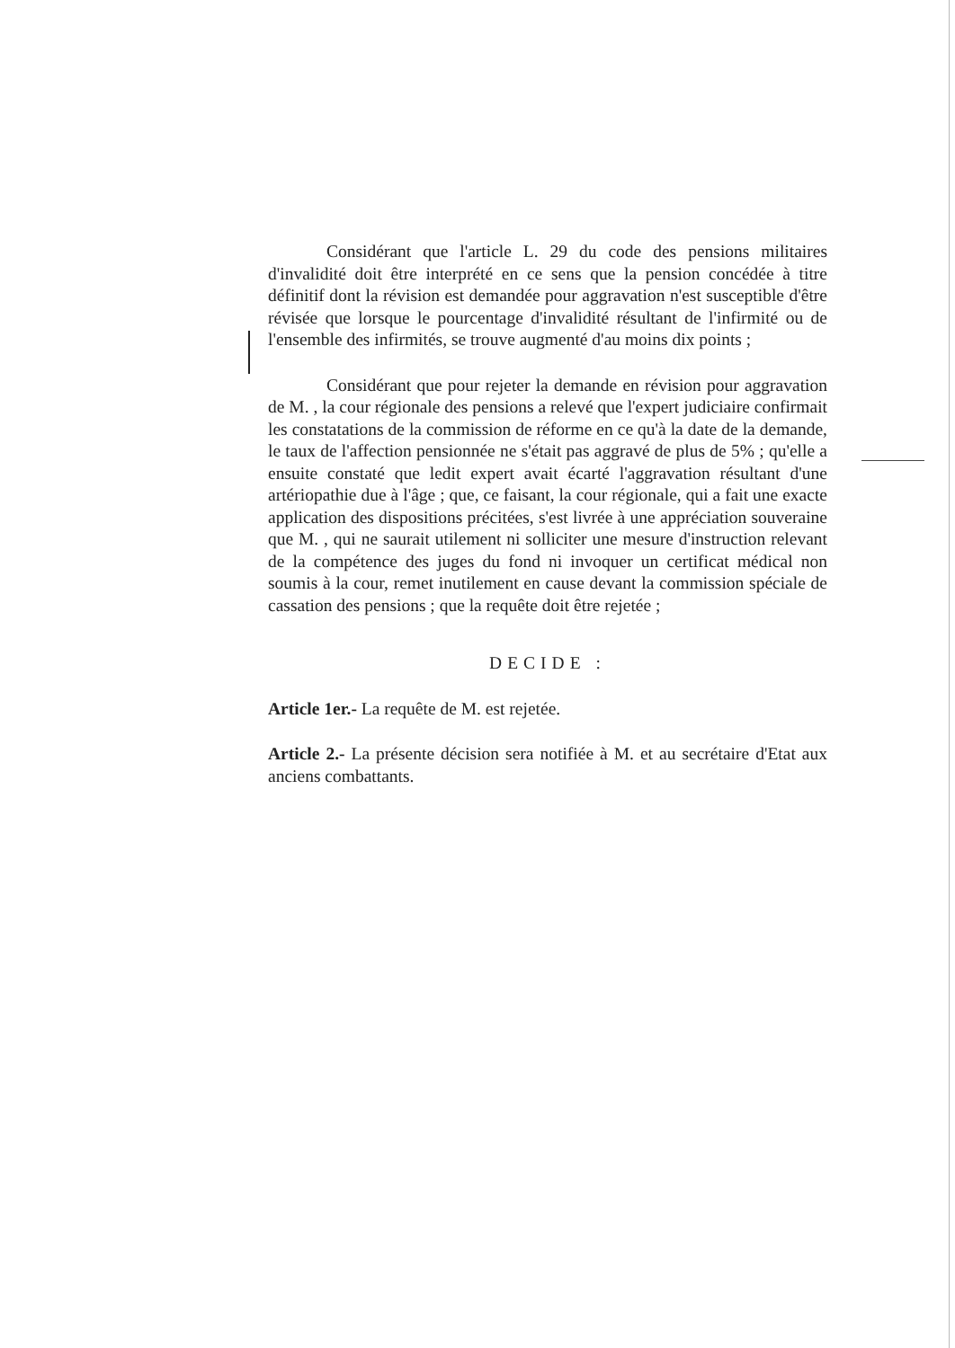Considérant que l'article L. 29 du code des pensions militaires d'invalidité doit être interprété en ce sens que la pension concédée à titre définitif dont la révision est demandée pour aggravation n'est susceptible d'être révisée que lorsque le pourcentage d'invalidité résultant de l'infirmité ou de l'ensemble des infirmités, se trouve augmenté d'au moins dix points ;
Considérant que pour rejeter la demande en révision pour aggravation de M. , la cour régionale des pensions a relevé que l'expert judiciaire confirmait les constatations de la commission de réforme en ce qu'à la date de la demande, le taux de l'affection pensionnée ne s'était pas aggravé de plus de 5% ; qu'elle a ensuite constaté que ledit expert avait écarté l'aggravation résultant d'une artériopathie due à l'âge ; que, ce faisant, la cour régionale, qui a fait une exacte application des dispositions précitées, s'est livrée à une appréciation souveraine que M. , qui ne saurait utilement ni solliciter une mesure d'instruction relevant de la compétence des juges du fond ni invoquer un certificat médical non soumis à la cour, remet inutilement en cause devant la commission spéciale de cassation des pensions ; que la requête doit être rejetée ;
DECIDE :
Article 1er.- La requête de M. est rejetée.
Article 2.- La présente décision sera notifiée à M. et au secrétaire d'Etat aux anciens combattants.